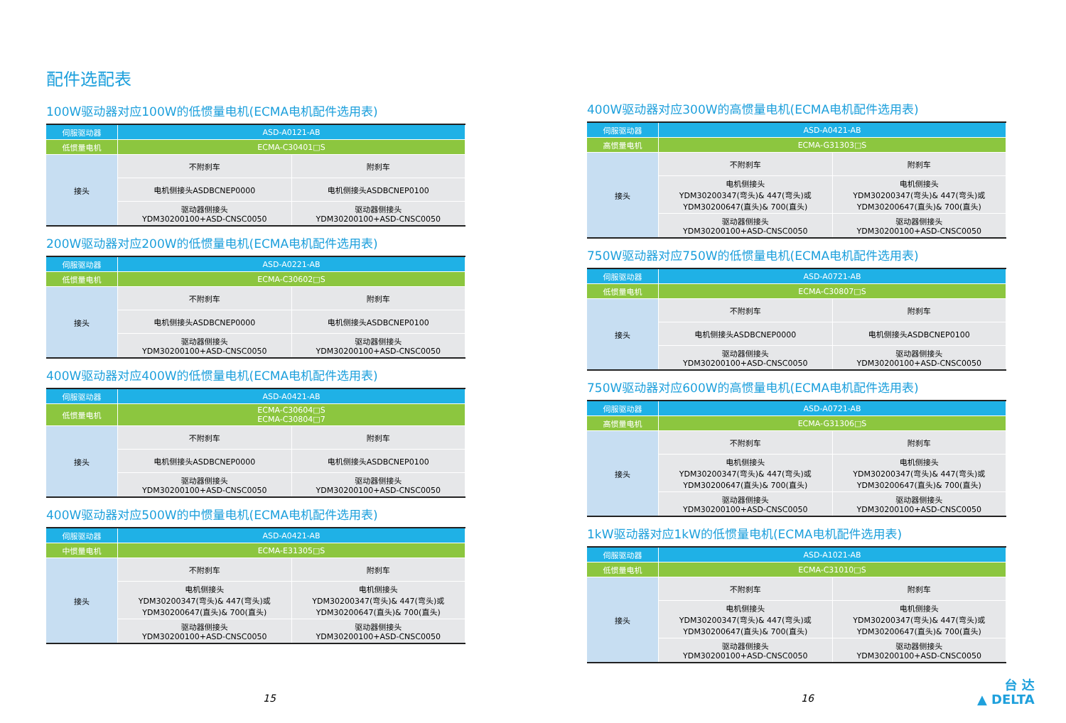配件选配表
100W驱动器对应100W的低惯量电机(ECMA电机配件选用表)
| 伺服驱动器 | ASD-A0121-AB | |
| 低惯量电机 | ECMA-C30401□S | |
| 接头 | 不附刹车 | 附刹车 |
| | 电机侧接头ASDBCNEP0000 | 电机侧接头ASDBCNEP0100 |
| | 驱动器侧接头 YDM30200100+ASD-CNSC0050 | 驱动器侧接头 YDM30200100+ASD-CNSC0050 |
200W驱动器对应200W的低惯量电机(ECMA电机配件选用表)
| 伺服驱动器 | ASD-A0221-AB | |
| 低惯量电机 | ECMA-C30602□S | |
| 接头 | 不附刹车 | 附刹车 |
| | 电机侧接头ASDBCNEP0000 | 电机侧接头ASDBCNEP0100 |
| | 驱动器侧接头 YDM30200100+ASD-CNSC0050 | 驱动器侧接头 YDM30200100+ASD-CNSC0050 |
400W驱动器对应400W的低惯量电机(ECMA电机配件选用表)
| 伺服驱动器 | ASD-A0421-AB | |
| 低惯量电机 | ECMA-C30604□S ECMA-C30804□7 | |
| 接头 | 不附刹车 | 附刹车 |
| | 电机侧接头ASDBCNEP0000 | 电机侧接头ASDBCNEP0100 |
| | 驱动器侧接头 YDM30200100+ASD-CNSC0050 | 驱动器侧接头 YDM30200100+ASD-CNSC0050 |
400W驱动器对应500W的中惯量电机(ECMA电机配件选用表)
| 伺服驱动器 | ASD-A0421-AB | |
| 中惯量电机 | ECMA-E31305□S | |
| 接头 | 不附刹车 | 附刹车 |
| | 电机侧接头 YDM30200347(弯头)& 447(弯头)或 YDM30200647(直头)& 700(直头) | 电机侧接头 YDM30200347(弯头)& 447(弯头)或 YDM30200647(直头)& 700(直头) |
| | 驱动器侧接头 YDM30200100+ASD-CNSC0050 | 驱动器侧接头 YDM30200100+ASD-CNSC0050 |
15
400W驱动器对应300W的高惯量电机(ECMA电机配件选用表)
| 伺服驱动器 | ASD-A0421-AB | |
| 高惯量电机 | ECMA-G31303□S | |
| 接头 | 不附刹车 | 附刹车 |
| | 电机侧接头 YDM30200347(弯头)& 447(弯头)或 YDM30200647(直头)& 700(直头) | 电机侧接头 YDM30200347(弯头)& 447(弯头)或 YDM30200647(直头)& 700(直头) |
| | 驱动器侧接头 YDM30200100+ASD-CNSC0050 | 驱动器侧接头 YDM30200100+ASD-CNSC0050 |
750W驱动器对应750W的低惯量电机(ECMA电机配件选用表)
| 伺服驱动器 | ASD-A0721-AB | |
| 低惯量电机 | ECMA-C30807□S | |
| 接头 | 不附刹车 | 附刹车 |
| | 电机侧接头ASDBCNEP0000 | 电机侧接头ASDBCNEP0100 |
| | 驱动器侧接头 YDM30200100+ASD-CNSC0050 | 驱动器侧接头 YDM30200100+ASD-CNSC0050 |
750W驱动器对应600W的高惯量电机(ECMA电机配件选用表)
| 伺服驱动器 | ASD-A0721-AB | |
| 高惯量电机 | ECMA-G31306□S | |
| 接头 | 不附刹车 | 附刹车 |
| | 电机侧接头 YDM30200347(弯头)& 447(弯头)或 YDM30200647(直头)& 700(直头) | 电机侧接头 YDM30200347(弯头)& 447(弯头)或 YDM30200647(直头)& 700(直头) |
| | 驱动器侧接头 YDM30200100+ASD-CNSC0050 | 驱动器侧接头 YDM30200100+ASD-CNSC0050 |
1kW驱动器对应1kW的低惯量电机(ECMA电机配件选用表)
| 伺服驱动器 | ASD-A1021-AB | |
| 低惯量电机 | ECMA-C31010□S | |
| 接头 | 不附刹车 | 附刹车 |
| | 电机侧接头 YDM30200347(弯头)& 447(弯头)或 YDM30200647(直头)& 700(直头) | 电机侧接头 YDM30200347(弯头)& 447(弯头)或 YDM30200647(直头)& 700(直头) |
| | 驱动器侧接头 YDM30200100+ASD-CNSC0050 | 驱动器侧接头 YDM30200100+ASD-CNSC0050 |
16
台 达
▲ DELTA